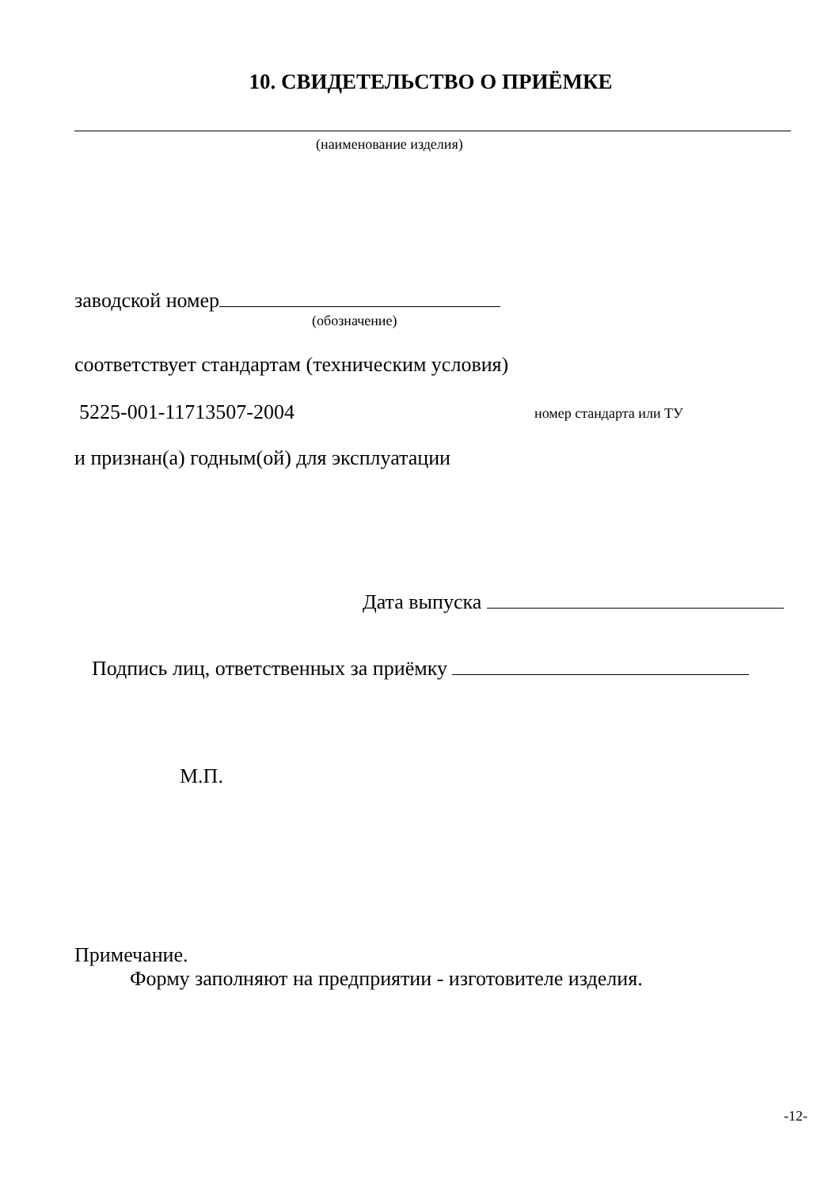10. СВИДЕТЕЛЬСТВО О ПРИЁМКЕ
(наименование изделия)
заводской номер
(обозначение)
соответствует стандартам (техническим условия)
5225-001-11713507-2004 номер стандарта или ТУ
и признан(а) годным(ой) для эксплуатации
Дата выпуска
Подпись лиц, ответственных за приёмку
М.П.
Примечание.
Форму заполняют на предприятии - изготовителе изделия.
-12-